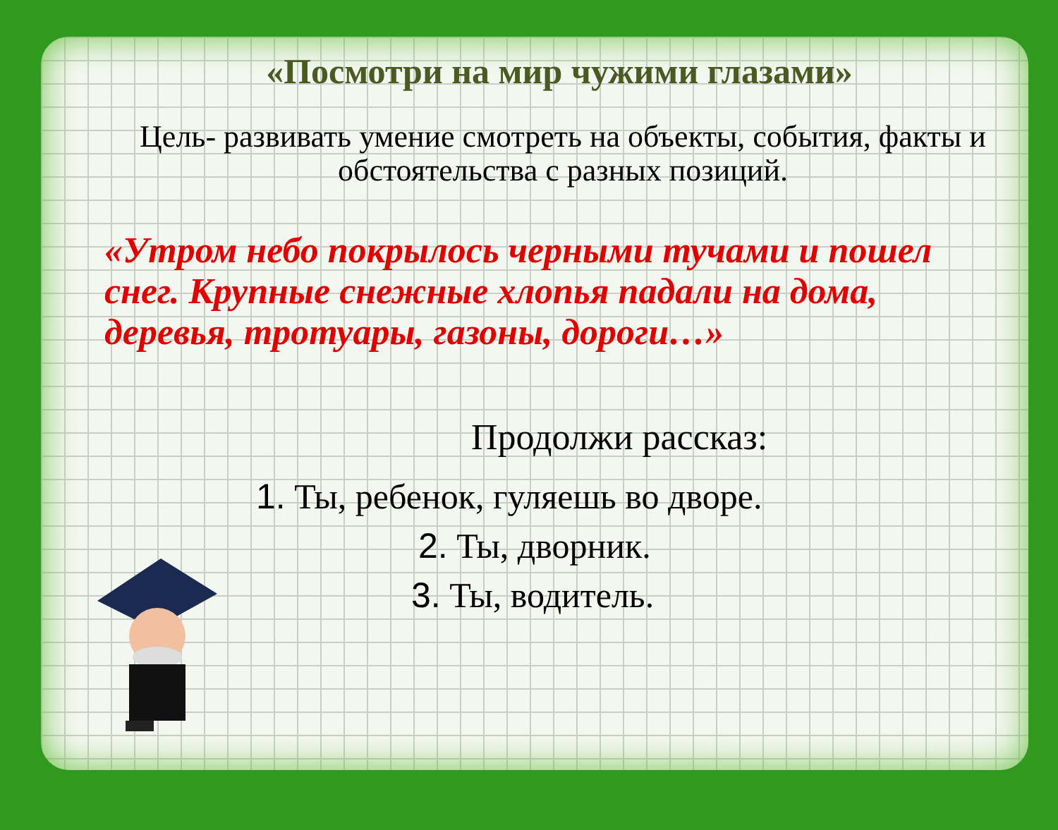«Посмотри на мир чужими глазами»
Цель- развивать умение смотреть на объекты, события, факты и обстоятельства с разных позиций.
«Утром небо покрылось черными тучами и пошел снег. Крупные снежные хлопья падали на дома, деревья, тротуары, газоны, дороги…»
Продолжи рассказ:
1. Ты, ребенок, гуляешь во дворе.
2. Ты, дворник.
3. Ты, водитель.